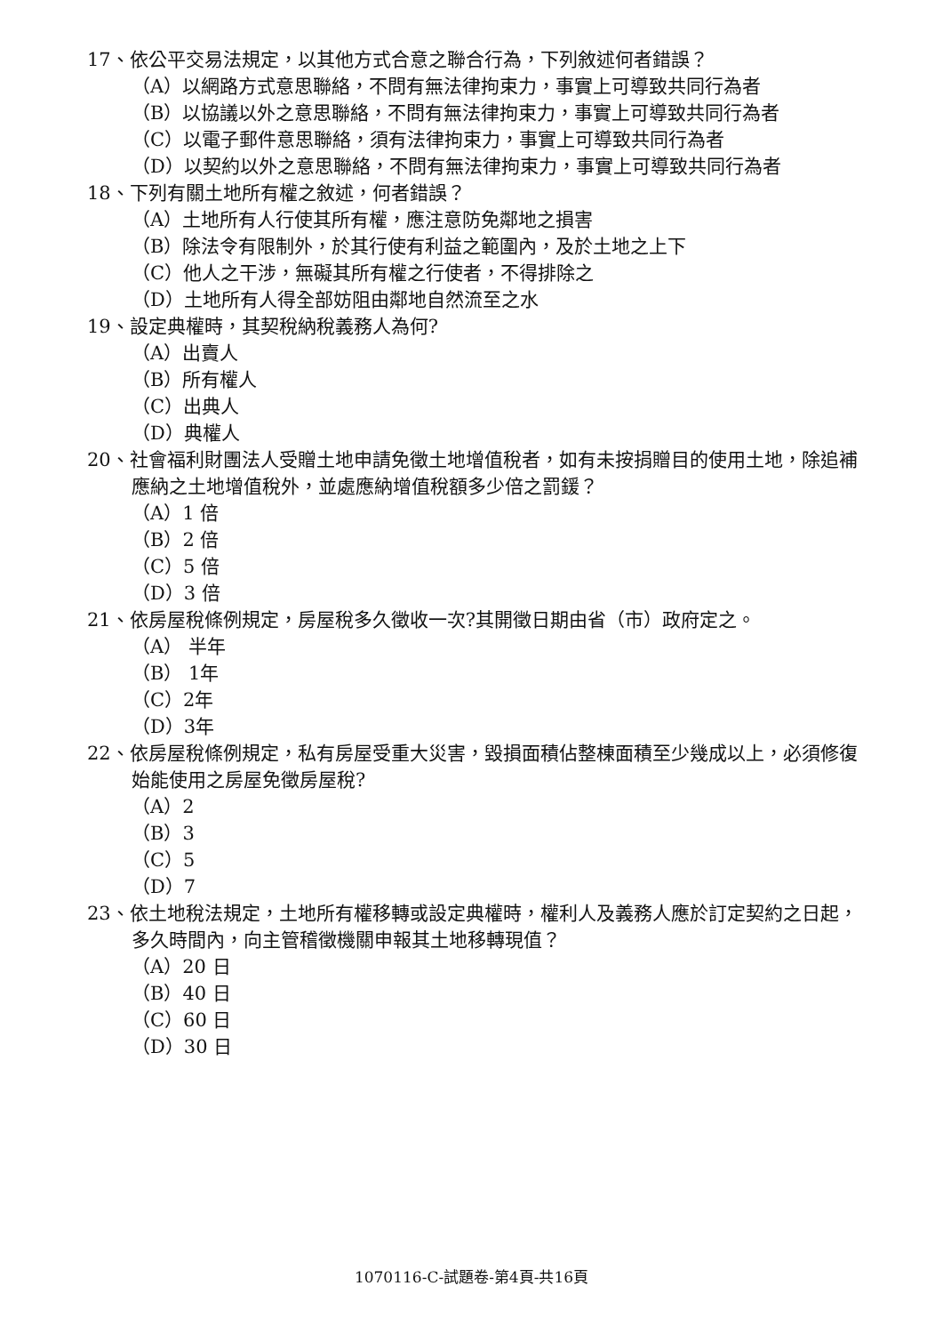17、依公平交易法規定，以其他方式合意之聯合行為，下列敘述何者錯誤？
（A）以網路方式意思聯絡，不問有無法律拘束力，事實上可導致共同行為者
（B）以協議以外之意思聯絡，不問有無法律拘束力，事實上可導致共同行為者
（C）以電子郵件意思聯絡，須有法律拘束力，事實上可導致共同行為者
（D）以契約以外之意思聯絡，不問有無法律拘束力，事實上可導致共同行為者
18、下列有關土地所有權之敘述，何者錯誤？
（A）土地所有人行使其所有權，應注意防免鄰地之損害
（B）除法令有限制外，於其行使有利益之範圍內，及於土地之上下
（C）他人之干涉，無礙其所有權之行使者，不得排除之
（D）土地所有人得全部妨阻由鄰地自然流至之水
19、設定典權時，其契稅納稅義務人為何?
（A）出賣人
（B）所有權人
（C）出典人
（D）典權人
20、社會福利財團法人受贈土地申請免徵土地增值稅者，如有未按捐贈目的使用土地，除追補應納之土地增值稅外，並處應納增值稅額多少倍之罰鍰？
（A）1 倍
（B）2 倍
（C）5 倍
（D）3 倍
21、依房屋稅條例規定，房屋稅多久徵收一次?其開徵日期由省（市）政府定之。
（A） 半年
（B） 1年
（C）2年
（D）3年
22、依房屋稅條例規定，私有房屋受重大災害，毀損面積佔整棟面積至少幾成以上，必須修復始能使用之房屋免徵房屋稅?
（A）2
（B）3
（C）5
（D）7
23、依土地稅法規定，土地所有權移轉或設定典權時，權利人及義務人應於訂定契約之日起，多久時間內，向主管稽徵機關申報其土地移轉現值？
（A）20 日
（B）40 日
（C）60 日
（D）30 日
1070116-C-試題卷-第4頁-共16頁